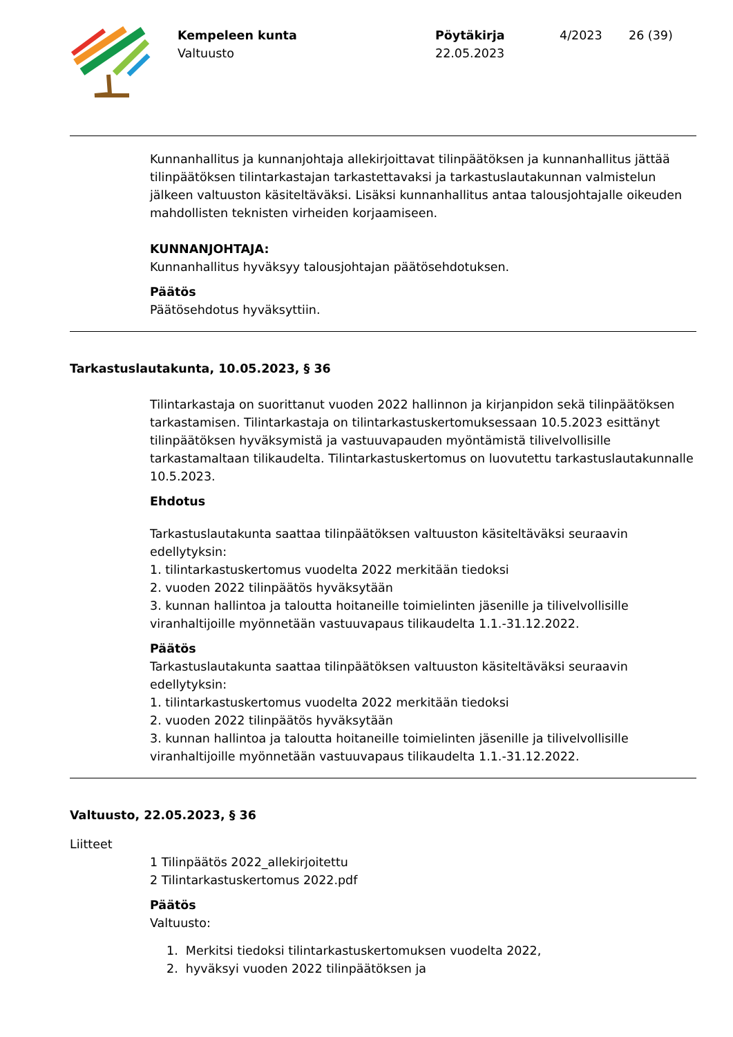Kempeleen kunta
Valtuusto
Pöytäkirja
22.05.2023
4/2023 26 (39)
Kunnanhallitus ja kunnanjohtaja allekirjoittavat tilinpäätöksen ja kunnanhallitus jättää tilinpäätöksen tilintarkastajan tarkastettavaksi ja tarkastuslautakunnan valmistelun jälkeen valtuuston käsiteltäväksi. Lisäksi kunnanhallitus antaa talousjohtajalle oikeuden mahdollisten teknisten virheiden korjaamiseen.
KUNNANJOHTAJA:
Kunnanhallitus hyväksyy talousjohtajan päätösehdotuksen.
Päätös
Päätösehdotus hyväksyttiin.
Tarkastuslautakunta, 10.05.2023, § 36
Tilintarkastaja on suorittanut vuoden 2022 hallinnon ja kirjanpidon sekä tilinpäätöksen tarkastamisen. Tilintarkastaja on tilintarkastuskertomuksessaan 10.5.2023 esittänyt tilinpäätöksen hyväksymistä ja vastuuvapauden myöntämistä tilivelvollisille tarkastamaltaan tilikaudelta. Tilintarkastuskertomus on luovutettu tarkastuslautakunnalle 10.5.2023.
Ehdotus
Tarkastuslautakunta saattaa tilinpäätöksen valtuuston käsiteltäväksi seuraavin edellytyksin:
1. tilintarkastuskertomus vuodelta 2022 merkitään tiedoksi
2. vuoden 2022 tilinpäätös hyväksytään
3. kunnan hallintoa ja taloutta hoitaneille toimielinten jäsenille ja tilivelvollisille viranhaltijoille myönnetään vastuuvapaus tilikaudelta 1.1.-31.12.2022.
Päätös
Tarkastuslautakunta saattaa tilinpäätöksen valtuuston käsiteltäväksi seuraavin edellytyksin:
1. tilintarkastuskertomus vuodelta 2022 merkitään tiedoksi
2. vuoden 2022 tilinpäätös hyväksytään
3. kunnan hallintoa ja taloutta hoitaneille toimielinten jäsenille ja tilivelvollisille viranhaltijoille myönnetään vastuuvapaus tilikaudelta 1.1.-31.12.2022.
Valtuusto, 22.05.2023, § 36
Liitteet
1 Tilinpäätös 2022_allekirjoitettu
2 Tilintarkastuskertomus 2022.pdf
Päätös
Valtuusto:
1. Merkitsi tiedoksi tilintarkastuskertomuksen vuodelta 2022,
2. hyväksyi vuoden 2022 tilinpäätöksen ja